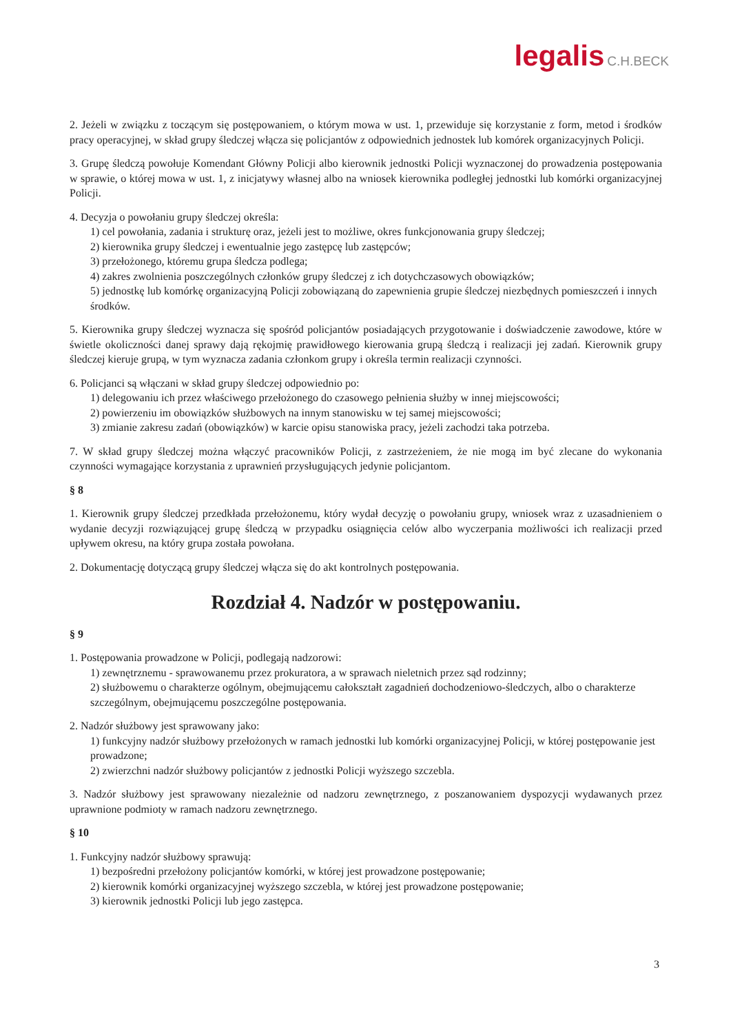legalis C.H.BECK
2. Jeżeli w związku z toczącym się postępowaniem, o którym mowa w ust. 1, przewiduje się korzystanie z form, metod i środków pracy operacyjnej, w skład grupy śledczej włącza się policjantów z odpowiednich jednostek lub komórek organizacyjnych Policji.
3. Grupę śledczą powołuje Komendant Główny Policji albo kierownik jednostki Policji wyznaczonej do prowadzenia postępowania w sprawie, o której mowa w ust. 1, z inicjatywy własnej albo na wniosek kierownika podległej jednostki lub komórki organizacyjnej Policji.
4. Decyzja o powołaniu grupy śledczej określa:
1) cel powołania, zadania i strukturę oraz, jeżeli jest to możliwe, okres funkcjonowania grupy śledczej;
2) kierownika grupy śledczej i ewentualnie jego zastępcę lub zastępców;
3) przełożonego, któremu grupa śledcza podlega;
4) zakres zwolnienia poszczególnych członków grupy śledczej z ich dotychczasowych obowiązków;
5) jednostkę lub komórkę organizacyjną Policji zobowiązaną do zapewnienia grupie śledczej niezbędnych pomieszczeń i innych środków.
5. Kierownika grupy śledczej wyznacza się spośród policjantów posiadających przygotowanie i doświadczenie zawodowe, które w świetle okoliczności danej sprawy dają rękojmię prawidłowego kierowania grupą śledczą i realizacji jej zadań. Kierownik grupy śledczej kieruje grupą, w tym wyznacza zadania członkom grupy i określa termin realizacji czynności.
6. Policjanci są włączani w skład grupy śledczej odpowiednio po:
1) delegowaniu ich przez właściwego przełożonego do czasowego pełnienia służby w innej miejscowości;
2) powierzeniu im obowiązków służbowych na innym stanowisku w tej samej miejscowości;
3) zmianie zakresu zadań (obowiązków) w karcie opisu stanowiska pracy, jeżeli zachodzi taka potrzeba.
7. W skład grupy śledczej można włączyć pracowników Policji, z zastrzeżeniem, że nie mogą im być zlecane do wykonania czynności wymagające korzystania z uprawnień przysługujących jedynie policjantom.
§ 8
1. Kierownik grupy śledczej przedkłada przełożonemu, który wydał decyzję o powołaniu grupy, wniosek wraz z uzasadnieniem o wydanie decyzji rozwiązującej grupę śledczą w przypadku osiągnięcia celów albo wyczerpania możliwości ich realizacji przed upływem okresu, na który grupa została powołana.
2. Dokumentację dotyczącą grupy śledczej włącza się do akt kontrolnych postępowania.
Rozdział 4. Nadzór w postępowaniu.
§ 9
1. Postępowania prowadzone w Policji, podlegają nadzorowi:
1) zewnętrznemu - sprawowanemu przez prokuratora, a w sprawach nieletnich przez sąd rodzinny;
2) służbowemu o charakterze ogólnym, obejmującemu całokształt zagadnień dochodzeniowo-śledczych, albo o charakterze szczególnym, obejmującemu poszczególne postępowania.
2. Nadzór służbowy jest sprawowany jako:
1) funkcyjny nadzór służbowy przełożonych w ramach jednostki lub komórki organizacyjnej Policji, w której postępowanie jest prowadzone;
2) zwierzchni nadzór służbowy policjantów z jednostki Policji wyższego szczebla.
3. Nadzór służbowy jest sprawowany niezależnie od nadzoru zewnętrznego, z poszanowaniem dyspozycji wydawanych przez uprawnione podmioty w ramach nadzoru zewnętrznego.
§ 10
1. Funkcyjny nadzór służbowy sprawują:
1) bezpośredni przełożony policjantów komórki, w której jest prowadzone postępowanie;
2) kierownik komórki organizacyjnej wyższego szczebla, w której jest prowadzone postępowanie;
3) kierownik jednostki Policji lub jego zastępca.
3